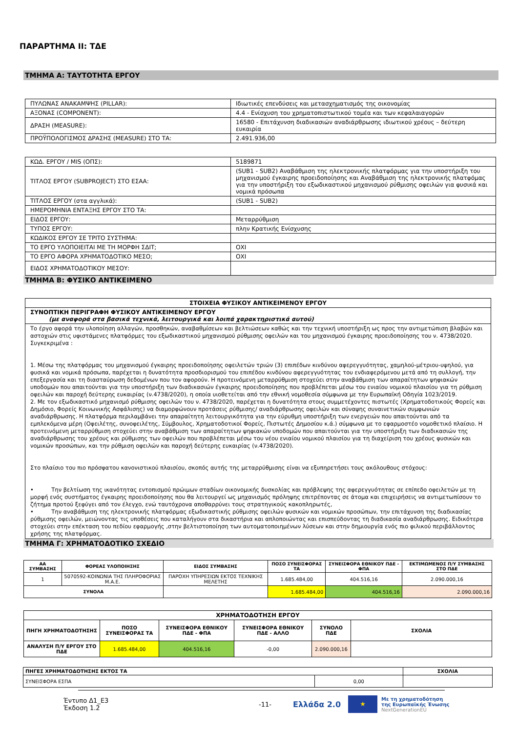ΠΑΡΑΡΤΗΜΑ ΙΙ: ΤΔΕ
ΤΜΗΜΑ Α: ΤΑΥΤΟΤΗΤΑ ΕΡΓΟΥ
| ΠΥΛΩΝΑΣ ΑΝΑΚΑΜΨΗΣ (PILLAR): | Ιδιωτικές επενδύσεις και μετασχηματισμός της οικονομίας |
| ΑΞΟΝΑΣ (COMPONENT): | 4.4 - Ενίσχυση του χρηματοπιστωτικού τομέα και των κεφαλαιαγορών |
| ΔΡΑΣΗ (MEASURE): | 16580 - Επιτάχυνση διαδικασιών αναδιάρθρωσης ιδιωτικού χρέους – δεύτερη ευκαιρία |
| ΠΡΟΫΠΟΛΟΓΙΣΜΟΣ ΔΡΑΣΗΣ (MEASURE) ΣΤΟ ΤΑ: | 2.491.936,00 |
| ΚΩΔ. ΕΡΓΟΥ / MIS (ΟΠΣ): | 5189871 |
| ΤΙΤΛΟΣ ΕΡΓΟΥ (SUBPROJECT) ΣΤΟ ΕΣΑΑ: | (SUB1 - SUB2) Αναβάθμιση της ηλεκτρονικής πλατφόρμας για την υποστήριξη του μηχανισμού έγκαιρης προειδοποίησης και Αναβάθμιση της ηλεκτρονικής πλατφόμας για την υποστήριξη του εξωδικαστικού μηχανισμού ρύθμισης οφειλών για φυσικά και νομικά πρόσωπα |
| ΤΙΤΛΟΣ ΕΡΓΟΥ (στα αγγλικά): | (SUB1 - SUB2) |
| ΗΜΕΡΟΜΗΝΙΑ ΕΝΤΑΞΗΣ ΕΡΓΟΥ ΣΤΟ ΤΑ: | |
| ΕΙΔΟΣ ΕΡΓΟΥ: | Μεταρρύθμιση |
| ΤΥΠΟΣ ΕΡΓΟΥ: | πλην Κρατικής Ενίσχυσης |
| ΚΩΔΙΚΟΣ ΕΡΓΟΥ ΣΕ ΤΡΙΤΟ ΣΥΣΤΗΜΑ: | |
| ΤΟ ΕΡΓΟ ΥΛΟΠΟΙΕΙΤΑΙ ΜΕ ΤΗ ΜΟΡΦΗ ΣΔΙΤ; | ΟΧΙ |
| ΤΟ ΕΡΓΟ ΑΦΟΡΑ ΧΡΗΜΑΤΟΔΟΤΙΚΟ ΜΕΣΟ; | ΟΧΙ |
| ΕΙΔΟΣ ΧΡΗΜΑΤΟΔΟΤΙΚΟΥ ΜΕΣΟΥ: | |
ΤΜΗΜΑ Β: ΦΥΣΙΚΟ ΑΝΤΙΚΕΙΜΕΝΟ
| ΣΤΟΙΧΕΙΑ ΦΥΣΙΚΟΥ ΑΝΤΙΚΕΙΜΕΝΟΥ ΕΡΓΟΥ |
| --- |
| ΣΥΝΟΠΤΙΚΗ ΠΕΡΙΓΡΑΦΗ ΦΥΣΙΚΟΥ ΑΝΤΙΚΕΙΜΕΝΟΥ ΕΡΓΟΥ (με αναφορά στα βασικά τεχνικά, λειτουργικά και λοιπά χαρακτηριστικά αυτού) |
| Το έργο αφορά την υλοποίηση αλλαγών, προσθηκών, αναβαθμίσεων και βελτιώσεων καθώς και την τεχνική υποστήριξη ως προς την αντιμετώπιση βλαβών και αστοχιών στις υφιστάμενες πλατφόρμες του εξωδικαστικού μηχανισμού ρύθμισης οφειλών και του μηχανισμού έγκαιρης προειδοποίησης του ν. 4738/2020. Συγκεκριμένα : 1. Μέσω της πλατφόρμας του μηχανισμού έγκαιρης προειδοποίησης οφειλετών τριών (3) επιπέδων κινδύνου αφερεγγυότητας, χαμηλού-μέτριου-υψηλού, για φυσικά και νομικά πρόσωπα, παρέχεται η δυνατότητα προσδιορισμού του επιπέδου κινδύνου αφερεγγυότητας του ενδιαφερόμενου μετά από τη συλλογή, την επεξεργασία και τη διασταύρωση δεδομένων που τον αφορούν. Η προτεινόμενη μεταρρύθμιση στοχεύει στην αναβάθμιση των απαραίτητων ψηφιακών υποδομών που απαιτούνται για την υποστήριξη των διαδικασιών έγκαιρης προειδοποίησης που προβλέπεται μέσω του ενιαίου νομικού πλαισίου για τη ρύθμιση οφειλών και παροχή δεύτερης ευκαιρίας (ν.4738/2020), η οποία υιοθετείται από την εθνική νομοθεσία σύμφωνα με την Ευρωπαϊκή Οδηγία 1023/2019. 2. Με τον εξωδικαστικό μηχανισμό ρύθμισης οφειλών του ν. 4738/2020, παρέχεται η δυνατότητα στους συμμετέχοντες πιστωτές (Χρηματοδοτικούς Φορείς και Δημόσιο, Φορείς Κοινωνικής Ασφάλισης) να διαμορφώνουν προτάσεις ρύθμισης/ αναδιάρθρωσης οφειλών και σύναψης συναινετικών συμφωνιών αναδιάρθρωσης. Η πλατφόρμα περιλαμβάνει την απαραίτητη λειτουργικότητα για την εύρυθμη υποστήριξη των ενεργειών που απαιτούνται από τα εμπλεκόμενα μέρη (Οφειλέτης, συνοφειλέτης, Σύμβουλος, Χρηματοδοτικοί Φορείς, Πιστωτές Δημοσίου κ.ά.) σύμφωνα με το εφαρμοστέο νομοθετικό πλαίσιο. Η προτεινόμενη μεταρρύθμιση στοχεύει στην αναβάθμιση των απαραίτητων ψηφιακών υποδομών που απαιτούνται για την υποστήριξη των διαδικασιών της αναδιάρθρωσης του χρέους και ρύθμισης των οφειλών που προβλέπεται μέσω του νέου ενιαίου νομικού πλαισίου για τη διαχείριση του χρέους φυσικών και νομικών προσώπων, και την ρύθμιση οφειλών και παροχή δεύτερης ευκαιρίας (ν.4738/2020). Στο πλαίσιο του πιο πρόσφατου κανονιστικού πλαισίου, σκοπός αυτής της μεταρρύθμισης είναι να εξυπηρετήσει τους ακόλουθους στόχους: • Την βελτίωση της ικανότητας εντοπισμού πρώιμων σταδίων οικονομικής δυσκολίας και πρόβλεψης της αφερεγγυότητας σε επίπεδο οφειλετών με τη μορφή ενός συστήματος έγκαιρης προειδοποίησης που θα λειτουργεί ως μηχανισμός πρόληψης επιτρέποντας σε άτομα και επιχειρήσεις να αντιμετωπίσουν το ζήτημα προτού ξεφύγει από τον έλεγχο, ενώ ταυτόχρονα αποθαρρύνει τους στρατηγικούς κακοπληρωτές, • Την αναβάθμιση της ηλεκτρονικής πλατφόρμας εξωδικαστικής ρύθμισης οφειλών φυσικών και νομικών προσώπων, την επιτάχυνση της διαδικασίας ρύθμισης οφειλών, μειώνοντας τις υποθέσεις που καταλήγουν στα δικαστήρια και απλοποιώντας και επισπεύδοντας τη διαδικασία αναδιάρθρωσης. Ειδικότερα στοχεύει στην επέκταση του πεδίου εφαρμογής ,στην βελτιστοποίηση των αυτοματοποιημένων λύσεων και στην δημιουργία ενός πιο φιλικού περιβάλλοντος χρήσης της πλατφόρμας. |
ΤΜΗΜΑ Γ: ΧΡΗΜΑΤΟΔΟΤΙΚΟ ΣΧΕΔΙΟ
| ΑΑ ΣΥΜΒΑΣΗΣ | ΦΟΡΕΑΣ ΥΛΟΠΟΙΗΣΗΣ | ΕΙΔΟΣ ΣΥΜΒΑΣΗΣ | ΠΟΣΟ ΣΥΝΕΙΣΦΟΡΑΣ ΤΑ | ΣΥΝΕΙΣΦΟΡΑ ΕΘΝΙΚΟΥ ΠΔΕ - ΦΠΑ | ΕΚΤΙΜΩΜΕΝΟΣ Π/Υ ΣΥΜΒΑΣΗΣ ΣΤΟ ΠΔΕ |
| --- | --- | --- | --- | --- | --- |
| 1 | 5070592-ΚΟΙΝΩΝΙΑ ΤΗΣ ΠΛΗΡΟΦΟΡΙΑΣ Μ.Α.Ε. | ΠΑΡΟΧΗ ΥΠΗΡΕΣΙΩΝ ΕΚΤΟΣ ΤΕΧΝΙΚΗΣ ΜΕΛΕΤΗΣ | 1.685.484,00 | 404.516,16 | 2.090.000,16 |
| ΣΥΝΟΛΑ | | | 1.685.484,00 | 404.516,16 | 2.090.000,16 |
| ΧΡΗΜΑΤΟΔΟΤΗΣΗ ΕΡΓΟΥ | | | | | |
| --- | --- | --- | --- | --- | --- |
| ΠΗΓΗ ΧΡΗΜΑΤΟΔΟΤΗΣΗΣ | ΠΟΣΟ ΣΥΝΕΙΣΦΟΡΑΣ ΤΑ | ΣΥΝΕΙΣΦΟΡΑ ΕΘΝΙΚΟΥ ΠΔΕ - ΦΠΑ | ΣΥΝΕΙΣΦΟΡΑ ΕΘΝΙΚΟΥ ΠΔΕ - ΑΛΛΟ | ΣΥΝΟΛΟ ΠΔΕ | ΣΧΟΛΙΑ |
| ΑΝΑΛΥΣΗ Π/Υ ΕΡΓΟΥ ΣΤΟ ΠΔΕ | 1.685.484,00 | 404.516,16 | -0,00 | 2.090.000,16 | |
| ΠΗΓΕΣ ΧΡΗΜΑΤΟΔΟΤΗΣΗΣ ΕΚΤΟΣ ΤΑ | | ΣΧΟΛΙΑ |
| --- | --- | --- |
| ΣΥΝΕΙΣΦΟΡΑ ΕΣΠΑ | 0,00 | |
Έντυπο Δ1_Ε3
Έκδοση 1.2
-11-
Ελλάδα 2.0
★
Με τη χρηματοδότηση
της Ευρωπαϊκής Ένωσης
NextGenerationEU